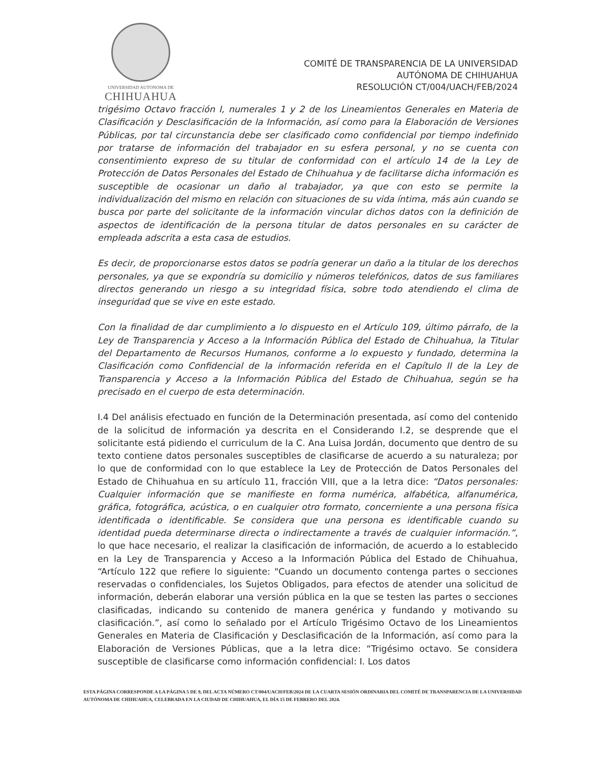UNIVERSIDAD AUTONOMA DE
CHIHUAHUA
COMITÉ DE TRANSPARENCIA DE LA UNIVERSIDAD
AUTÓNOMA DE CHIHUAHUA
RESOLUCIÓN CT/004/UACH/FEB/2024
trigésimo Octavo fracción I, numerales 1 y 2 de los Lineamientos Generales en Materia de Clasificación y Desclasificación de la Información, así como para la Elaboración de Versiones Públicas, por tal circunstancia debe ser clasificado como confidencial por tiempo indefinido por tratarse de información del trabajador en su esfera personal, y no se cuenta con consentimiento expreso de su titular de conformidad con el artículo 14 de la Ley de Protección de Datos Personales del Estado de Chihuahua y de facilitarse dicha información es susceptible de ocasionar un daño al trabajador, ya que con esto se permite la individualización del mismo en relación con situaciones de su vida íntima, más aún cuando se busca por parte del solicitante de la información vincular dichos datos con la definición de aspectos de identificación de la persona titular de datos personales en su carácter de empleada adscrita a esta casa de estudios.
Es decir, de proporcionarse estos datos se podría generar un daño a la titular de los derechos personales, ya que se expondría su domicilio y números telefónicos, datos de sus familiares directos generando un riesgo a su integridad física, sobre todo atendiendo el clima de inseguridad que se vive en este estado.
Con la finalidad de dar cumplimiento a lo dispuesto en el Artículo 109, último párrafo, de la Ley de Transparencia y Acceso a la Información Pública del Estado de Chihuahua, la Titular del Departamento de Recursos Humanos, conforme a lo expuesto y fundado, determina la Clasificación como Confidencial de la información referida en el Capítulo II de la Ley de Transparencia y Acceso a la Información Pública del Estado de Chihuahua, según se ha precisado en el cuerpo de esta determinación.
I.4 Del análisis efectuado en función de la Determinación presentada, así como del contenido de la solicitud de información ya descrita en el Considerando I.2, se desprende que el solicitante está pidiendo el curriculum de la C. Ana Luisa Jordán, documento que dentro de su texto contiene datos personales susceptibles de clasificarse de acuerdo a su naturaleza; por lo que de conformidad con lo que establece la Ley de Protección de Datos Personales del Estado de Chihuahua en su artículo 11, fracción VIII, que a la letra dice: “Datos personales: Cualquier información que se manifieste en forma numérica, alfabética, alfanumérica, gráfica, fotográfica, acústica, o en cualquier otro formato, concerniente a una persona física identificada o identificable. Se considera que una persona es identificable cuando su identidad pueda determinarse directa o indirectamente a través de cualquier información.”, lo que hace necesario, el realizar la clasificación de información, de acuerdo a lo establecido en la Ley de Transparencia y Acceso a la Información Pública del Estado de Chihuahua, “Artículo 122 que refiere lo siguiente: "Cuando un documento contenga partes o secciones reservadas o confidenciales, los Sujetos Obligados, para efectos de atender una solicitud de información, deberán elaborar una versión pública en la que se testen las partes o secciones clasificadas, indicando su contenido de manera genérica y fundando y motivando su clasificación.”, así como lo señalado por el Artículo Trigésimo Octavo de los Lineamientos Generales en Materia de Clasificación y Desclasificación de la Información, así como para la Elaboración de Versiones Públicas, que a la letra dice: “Trigésimo octavo. Se considera susceptible de clasificarse como información confidencial: I. Los datos
ESTA PÁGINA CORRESPONDE A LA PÁGINA 5 DE 9, DEL ACTA NÚMERO CT/004/UACH/FEB/2024 DE LA CUARTA SESIÓN ORDINARIA DEL COMITÉ DE TRANSPARENCIA DE LA UNIVERSIDAD AUTÓNOMA DE CHIHUAHUA, CELEBRADA EN LA CIUDAD DE CHIHUAHUA, EL DÍA 15 DE FEBRERO DEL 2024.